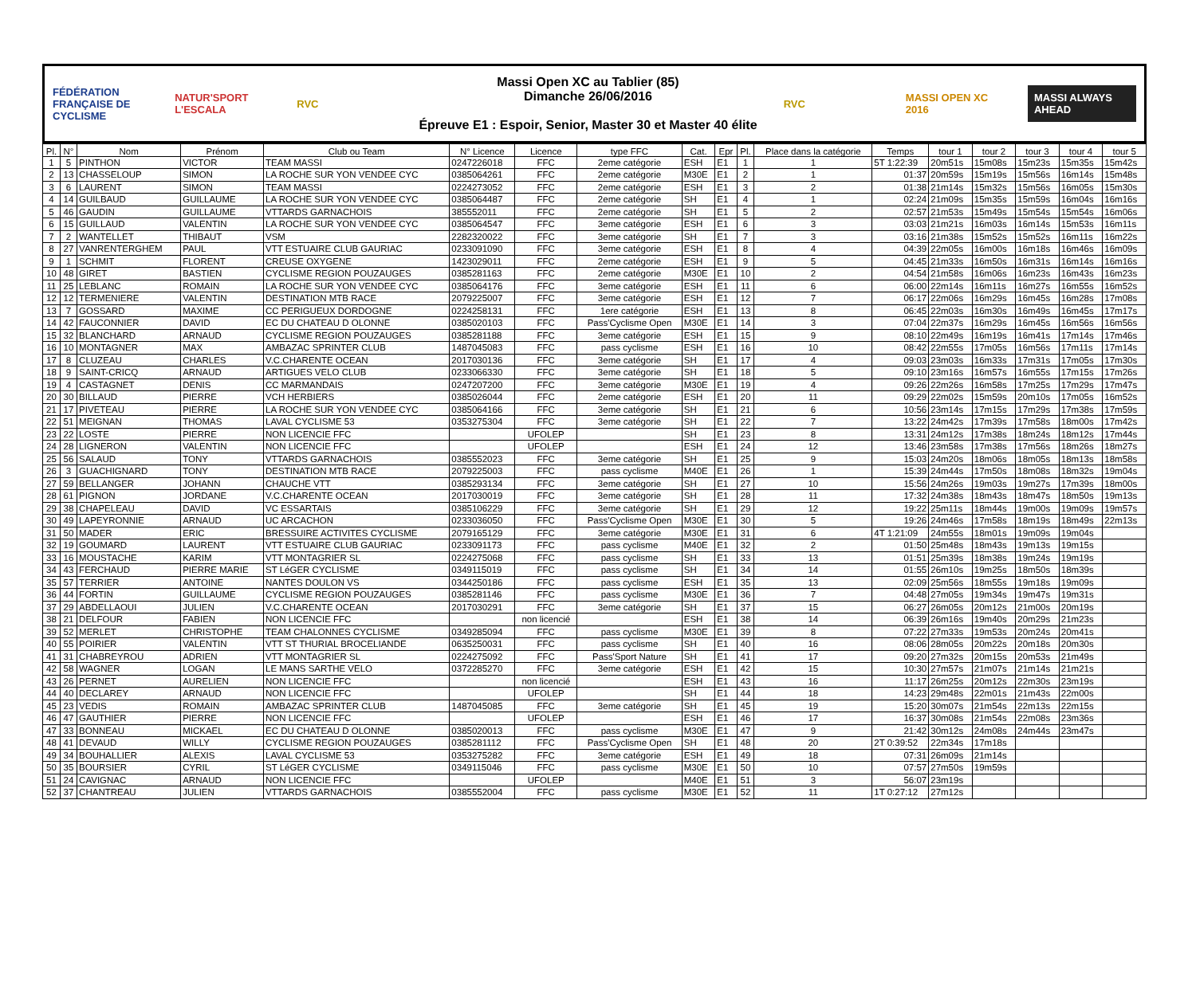FÉDÉRATION FRANÇAISE DE CYCLISME
NATUR'SPORT L'ESCALA
RVC
Massi Open XC au Tablier (85)
Dimanche 26/06/2016
Épreuve E1 : Espoir, Senior, Master 30 et Master 40 élite
RVC
MASSI OPEN XC 2016
MASSI ALWAYS AHEAD
| Pl. | N° | Nom | Prénom | Club ou Team | N° Licence | Licence | type FFC | Cat. | Epr | Pl. | Place dans la catégorie | Temps | tour 1 | tour 2 | tour 3 | tour 4 | tour 5 |
| --- | --- | --- | --- | --- | --- | --- | --- | --- | --- | --- | --- | --- | --- | --- | --- | --- | --- |
| 1 | 5 | PINTHON | VICTOR | TEAM MASSI | 0247226018 | FFC | 2eme catégorie | ESH | E1 | 1 | 1 | 5T 1:22:39 | 20m51s | 15m08s | 15m23s | 15m35s | 15m42s |
| 2 | 13 | CHASSELOUP | SIMON | LA ROCHE SUR YON VENDEE CYC | 0385064261 | FFC | 2eme catégorie | M30E | E1 | 2 | 1 | 01:37 | 20m59s | 15m19s | 15m56s | 16m14s | 15m48s |
| 3 | 6 | LAURENT | SIMON | TEAM MASSI | 0224273052 | FFC | 2eme catégorie | ESH | E1 | 3 | 2 | 01:38 | 21m14s | 15m32s | 15m56s | 16m05s | 15m30s |
| 4 | 14 | GUILBAUD | GUILLAUME | LA ROCHE SUR YON VENDEE CYC | 0385064487 | FFC | 2eme catégorie | SH | E1 | 4 | 1 | 02:24 | 21m09s | 15m35s | 15m59s | 16m04s | 16m16s |
| 5 | 46 | GAUDIN | GUILLAUME | VTTARDS GARNACHOIS | 385552011 | FFC | 2eme catégorie | SH | E1 | 5 | 2 | 02:57 | 21m53s | 15m49s | 15m54s | 15m54s | 16m06s |
| 6 | 15 | GUILLAUD | VALENTIN | LA ROCHE SUR YON VENDEE CYC | 0385064547 | FFC | 3eme catégorie | ESH | E1 | 6 | 3 | 03:03 | 21m21s | 16m03s | 16m14s | 15m53s | 16m11s |
| 7 | 2 | WANTELLET | THIBAUT | VSM | 2282320022 | FFC | 3eme catégorie | SH | E1 | 7 | 3 | 03:16 | 21m38s | 15m52s | 15m52s | 16m11s | 16m22s |
| 8 | 27 | VANRENTERGHEM | PAUL | VTT ESTUAIRE CLUB GAURIAC | 0233091090 | FFC | 3eme catégorie | ESH | E1 | 8 | 4 | 04:39 | 22m05s | 16m00s | 16m18s | 16m46s | 16m09s |
| 9 | 1 | SCHMIT | FLORENT | CREUSE OXYGENE | 1423029011 | FFC | 2eme catégorie | ESH | E1 | 9 | 5 | 04:45 | 21m33s | 16m50s | 16m31s | 16m14s | 16m16s |
| 10 | 48 | GIRET | BASTIEN | CYCLISME REGION POUZAUGES | 0385281163 | FFC | 2eme catégorie | M30E | E1 | 10 | 2 | 04:54 | 21m58s | 16m06s | 16m23s | 16m43s | 16m23s |
| 11 | 25 | LEBLANC | ROMAIN | LA ROCHE SUR YON VENDEE CYC | 0385064176 | FFC | 3eme catégorie | ESH | E1 | 11 | 6 | 06:00 | 22m14s | 16m11s | 16m27s | 16m55s | 16m52s |
| 12 | 12 | TERMENIERE | VALENTIN | DESTINATION MTB RACE | 2079225007 | FFC | 3eme catégorie | ESH | E1 | 12 | 7 | 06:17 | 22m06s | 16m29s | 16m45s | 16m28s | 17m08s |
| 13 | 7 | GOSSARD | MAXIME | CC PERIGUEUX DORDOGNE | 0224258131 | FFC | 1ere catégorie | ESH | E1 | 13 | 8 | 06:45 | 22m03s | 16m30s | 16m49s | 16m45s | 17m17s |
| 14 | 42 | FAUCONNIER | DAVID | EC DU CHATEAU D OLONNE | 0385020103 | FFC | Pass'Cyclisme Open | M30E | E1 | 14 | 3 | 07:04 | 22m37s | 16m29s | 16m45s | 16m56s | 16m56s |
| 15 | 32 | BLANCHARD | ARNAUD | CYCLISME REGION POUZAUGES | 0385281188 | FFC | 3eme catégorie | ESH | E1 | 15 | 9 | 08:10 | 22m49s | 16m19s | 16m41s | 17m14s | 17m46s |
| 16 | 10 | MONTAGNER | MAX | AMBAZAC SPRINTER CLUB | 1487045083 | FFC | pass cyclisme | ESH | E1 | 16 | 10 | 08:42 | 22m55s | 17m05s | 16m56s | 17m11s | 17m14s |
| 17 | 8 | CLUZEAU | CHARLES | V.C.CHARENTE OCEAN | 2017030136 | FFC | 3eme catégorie | SH | E1 | 17 | 4 | 09:03 | 23m03s | 16m33s | 17m31s | 17m05s | 17m30s |
| 18 | 9 | SAINT-CRICQ | ARNAUD | ARTIGUES VELO CLUB | 0233066330 | FFC | 3eme catégorie | SH | E1 | 18 | 5 | 09:10 | 23m16s | 16m57s | 16m55s | 17m15s | 17m26s |
| 19 | 4 | CASTAGNET | DENIS | CC MARMANDAIS | 0247207200 | FFC | 3eme catégorie | M30E | E1 | 19 | 4 | 09:26 | 22m26s | 16m58s | 17m25s | 17m29s | 17m47s |
| 20 | 30 | BILLAUD | PIERRE | VCH HERBIERS | 0385026044 | FFC | 2eme catégorie | ESH | E1 | 20 | 11 | 09:29 | 22m02s | 15m59s | 20m10s | 17m05s | 16m52s |
| 21 | 17 | PIVETEAU | PIERRE | LA ROCHE SUR YON VENDEE CYC | 0385064166 | FFC | 3eme catégorie | SH | E1 | 21 | 6 | 10:56 | 23m14s | 17m15s | 17m29s | 17m38s | 17m59s |
| 22 | 51 | MEIGNAN | THOMAS | LAVAL CYCLISME 53 | 0353275304 | FFC | 3eme catégorie | SH | E1 | 22 | 7 | 13:22 | 24m42s | 17m39s | 17m58s | 18m00s | 17m42s |
| 23 | 22 | LOSTE | PIERRE | NON LICENCIE FFC | | UFOLEP | | SH | E1 | 23 | 8 | 13:31 | 24m12s | 17m38s | 18m24s | 18m12s | 17m44s |
| 24 | 28 | LIGNERON | VALENTIN | NON LICENCIE FFC | | UFOLEP | | ESH | E1 | 24 | 12 | 13:46 | 23m58s | 17m38s | 17m56s | 18m26s | 18m27s |
| 25 | 56 | SALAUD | TONY | VTTARDS GARNACHOIS | 0385552023 | FFC | 3eme catégorie | SH | E1 | 25 | 9 | 15:03 | 24m20s | 18m06s | 18m05s | 18m13s | 18m58s |
| 26 | 3 | GUACHIGNARD | TONY | DESTINATION MTB RACE | 2079225003 | FFC | pass cyclisme | M40E | E1 | 26 | 1 | 15:39 | 24m44s | 17m50s | 18m08s | 18m32s | 19m04s |
| 27 | 59 | BELLANGER | JOHANN | CHAUCHE VTT | 0385293134 | FFC | 3eme catégorie | SH | E1 | 27 | 10 | 15:56 | 24m26s | 19m03s | 19m27s | 17m39s | 18m00s |
| 28 | 61 | PIGNON | JORDANE | V.C.CHARENTE OCEAN | 2017030019 | FFC | 3eme catégorie | SH | E1 | 28 | 11 | 17:32 | 24m38s | 18m43s | 18m47s | 18m50s | 19m13s |
| 29 | 38 | CHAPELEAU | DAVID | VC ESSARTAIS | 0385106229 | FFC | 3eme catégorie | SH | E1 | 29 | 12 | 19:22 | 25m11s | 18m44s | 19m00s | 19m09s | 19m57s |
| 30 | 49 | LAPEYRONNIE | ARNAUD | UC ARCACHON | 0233036050 | FFC | Pass'Cyclisme Open | M30E | E1 | 30 | 5 | 19:26 | 24m46s | 17m58s | 18m19s | 18m49s | 22m13s |
| 31 | 50 | MADER | ERIC | BRESSUIRE ACTIVITES CYCLISME | 2079165129 | FFC | 3eme catégorie | M30E | E1 | 31 | 6 | 4T 1:21:09 | 24m55s | 18m01s | 19m09s | 19m04s | |
| 32 | 19 | GOUMARD | LAURENT | VTT ESTUAIRE CLUB GAURIAC | 0233091173 | FFC | pass cyclisme | M40E | E1 | 32 | 2 | 01:50 | 25m48s | 18m43s | 19m13s | 19m15s | |
| 33 | 16 | MOUSTACHE | KARIM | VTT MONTAGRIER SL | 0224275068 | FFC | pass cyclisme | SH | E1 | 33 | 13 | 01:51 | 25m39s | 18m38s | 19m24s | 19m19s | |
| 34 | 43 | FERCHAUD | PIERRE MARIE | ST LéGER CYCLISME | 0349115019 | FFC | pass cyclisme | SH | E1 | 34 | 14 | 01:55 | 26m10s | 19m25s | 18m50s | 18m39s | |
| 35 | 57 | TERRIER | ANTOINE | NANTES DOULON VS | 0344250186 | FFC | pass cyclisme | ESH | E1 | 35 | 13 | 02:09 | 25m56s | 18m55s | 19m18s | 19m09s | |
| 36 | 44 | FORTIN | GUILLAUME | CYCLISME REGION POUZAUGES | 0385281146 | FFC | pass cyclisme | M30E | E1 | 36 | 7 | 04:48 | 27m05s | 19m34s | 19m47s | 19m31s | |
| 37 | 29 | ABDELLAOUI | JULIEN | V.C.CHARENTE OCEAN | 2017030291 | FFC | 3eme catégorie | SH | E1 | 37 | 15 | 06:27 | 26m05s | 20m12s | 21m00s | 20m19s | |
| 38 | 21 | DELFOUR | FABIEN | NON LICENCIE FFC | | non licencié | | ESH | E1 | 38 | 14 | 06:39 | 26m16s | 19m40s | 20m29s | 21m23s | |
| 39 | 52 | MERLET | CHRISTOPHE | TEAM CHALONNES CYCLISME | 0349285094 | FFC | pass cyclisme | M30E | E1 | 39 | 8 | 07:22 | 27m33s | 19m53s | 20m24s | 20m41s | |
| 40 | 55 | POIRIER | VALENTIN | VTT ST THURIAL BROCELIANDE | 0635250031 | FFC | pass cyclisme | SH | E1 | 40 | 16 | 08:06 | 28m05s | 20m22s | 20m18s | 20m30s | |
| 41 | 31 | CHABREYROU | ADRIEN | VTT MONTAGRIER SL | 0224275092 | FFC | Pass'Sport Nature | SH | E1 | 41 | 17 | 09:20 | 27m32s | 20m15s | 20m53s | 21m49s | |
| 42 | 58 | WAGNER | LOGAN | LE MANS SARTHE VELO | 0372285270 | FFC | 3eme catégorie | ESH | E1 | 42 | 15 | 10:30 | 27m57s | 21m07s | 21m14s | 21m21s | |
| 43 | 26 | PERNET | AURELIEN | NON LICENCIE FFC | | non licencié | | ESH | E1 | 43 | 16 | 11:17 | 26m25s | 20m12s | 22m30s | 23m19s | |
| 44 | 40 | DECLAREY | ARNAUD | NON LICENCIE FFC | | UFOLEP | | SH | E1 | 44 | 18 | 14:23 | 29m48s | 22m01s | 21m43s | 22m00s | |
| 45 | 23 | VEDIS | ROMAIN | AMBAZAC SPRINTER CLUB | 1487045085 | FFC | 3eme catégorie | SH | E1 | 45 | 19 | 15:20 | 30m07s | 21m54s | 22m13s | 22m15s | |
| 46 | 47 | GAUTHIER | PIERRE | NON LICENCIE FFC | | UFOLEP | | ESH | E1 | 46 | 17 | 16:37 | 30m08s | 21m54s | 22m08s | 23m36s | |
| 47 | 33 | BONNEAU | MICKAEL | EC DU CHATEAU D OLONNE | 0385020013 | FFC | pass cyclisme | M30E | E1 | 47 | 9 | 21:42 | 30m12s | 24m08s | 24m44s | 23m47s | |
| 48 | 41 | DEVAUD | WILLY | CYCLISME REGION POUZAUGES | 0385281112 | FFC | Pass'Cyclisme Open | SH | E1 | 48 | 20 | 2T 0:39:52 | 22m34s | 17m18s | | | |
| 49 | 34 | BOUHALLIER | ALEXIS | LAVAL CYCLISME 53 | 0353275282 | FFC | 3eme catégorie | ESH | E1 | 49 | 18 | 07:31 | 26m09s | 21m14s | | | |
| 50 | 35 | BOURSIER | CYRIL | ST LéGER CYCLISME | 0349115046 | FFC | pass cyclisme | M30E | E1 | 50 | 10 | 07:57 | 27m50s | 19m59s | | | |
| 51 | 24 | CAVIGNAC | ARNAUD | NON LICENCIE FFC | | UFOLEP | | M40E | E1 | 51 | 3 | 56:07 | 23m19s | | | | |
| 52 | 37 | CHANTREAU | JULIEN | VTTARDS GARNACHOIS | 0385552004 | FFC | pass cyclisme | M30E | E1 | 52 | 11 | 1T 0:27:12 | 27m12s | | | | |